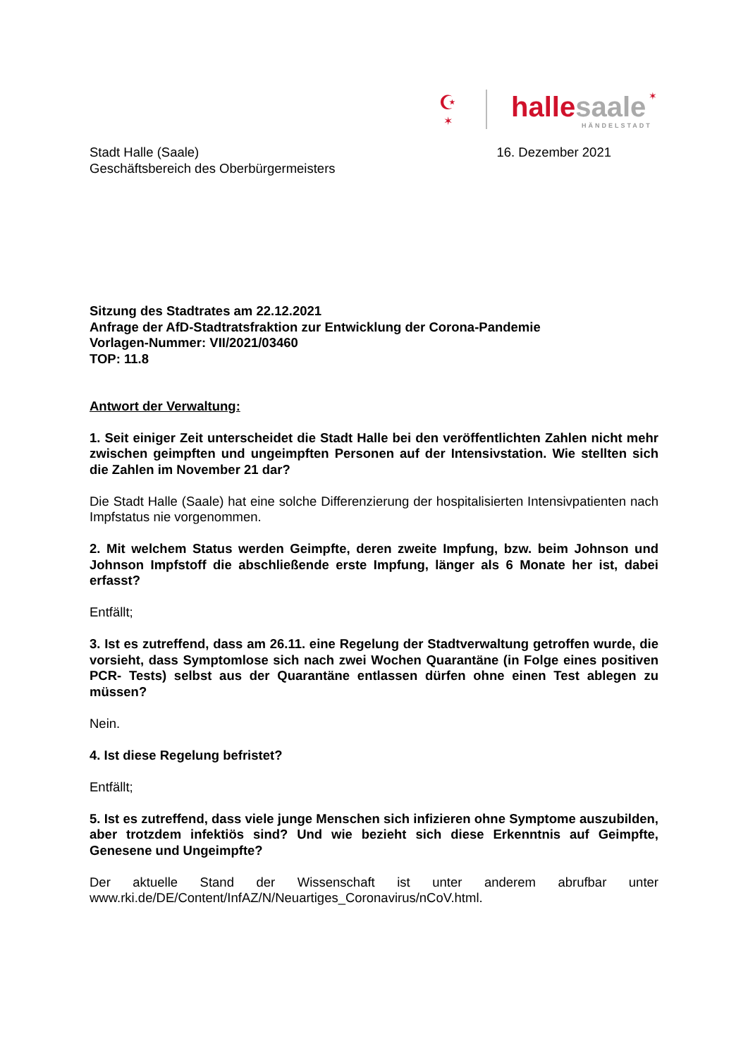☪
✶
hallesaale
HÄNDELSTADT
✶
Stadt Halle (Saale)
Geschäftsbereich des Oberbürgermeisters
16. Dezember 2021
Sitzung des Stadtrates am 22.12.2021
Anfrage der AfD-Stadtratsfraktion zur Entwicklung der Corona-Pandemie
Vorlagen-Nummer: VII/2021/03460
TOP: 11.8
Antwort der Verwaltung:
1. Seit einiger Zeit unterscheidet die Stadt Halle bei den veröffentlichten Zahlen nicht mehr zwischen geimpften und ungeimpften Personen auf der Intensivstation. Wie stellten sich die Zahlen im November 21 dar?
Die Stadt Halle (Saale) hat eine solche Differenzierung der hospitalisierten Intensivpatienten nach Impfstatus nie vorgenommen.
2. Mit welchem Status werden Geimpfte, deren zweite Impfung, bzw. beim Johnson und Johnson Impfstoff die abschließende erste Impfung, länger als 6 Monate her ist, dabei erfasst?
Entfällt;
3. Ist es zutreffend, dass am 26.11. eine Regelung der Stadtverwaltung getroffen wurde, die vorsieht, dass Symptomlose sich nach zwei Wochen Quarantäne (in Folge eines positiven PCR- Tests) selbst aus der Quarantäne entlassen dürfen ohne einen Test ablegen zu müssen?
Nein.
4. Ist diese Regelung befristet?
Entfällt;
5. Ist es zutreffend, dass viele junge Menschen sich infizieren ohne Symptome auszubilden, aber trotzdem infektiös sind? Und wie bezieht sich diese Erkenntnis auf Geimpfte, Genesene und Ungeimpfte?
Der aktuelle Stand der Wissenschaft ist unter anderem abrufbar unter
www.rki.de/DE/Content/InfAZ/N/Neuartiges_Coronavirus/nCoV.html.